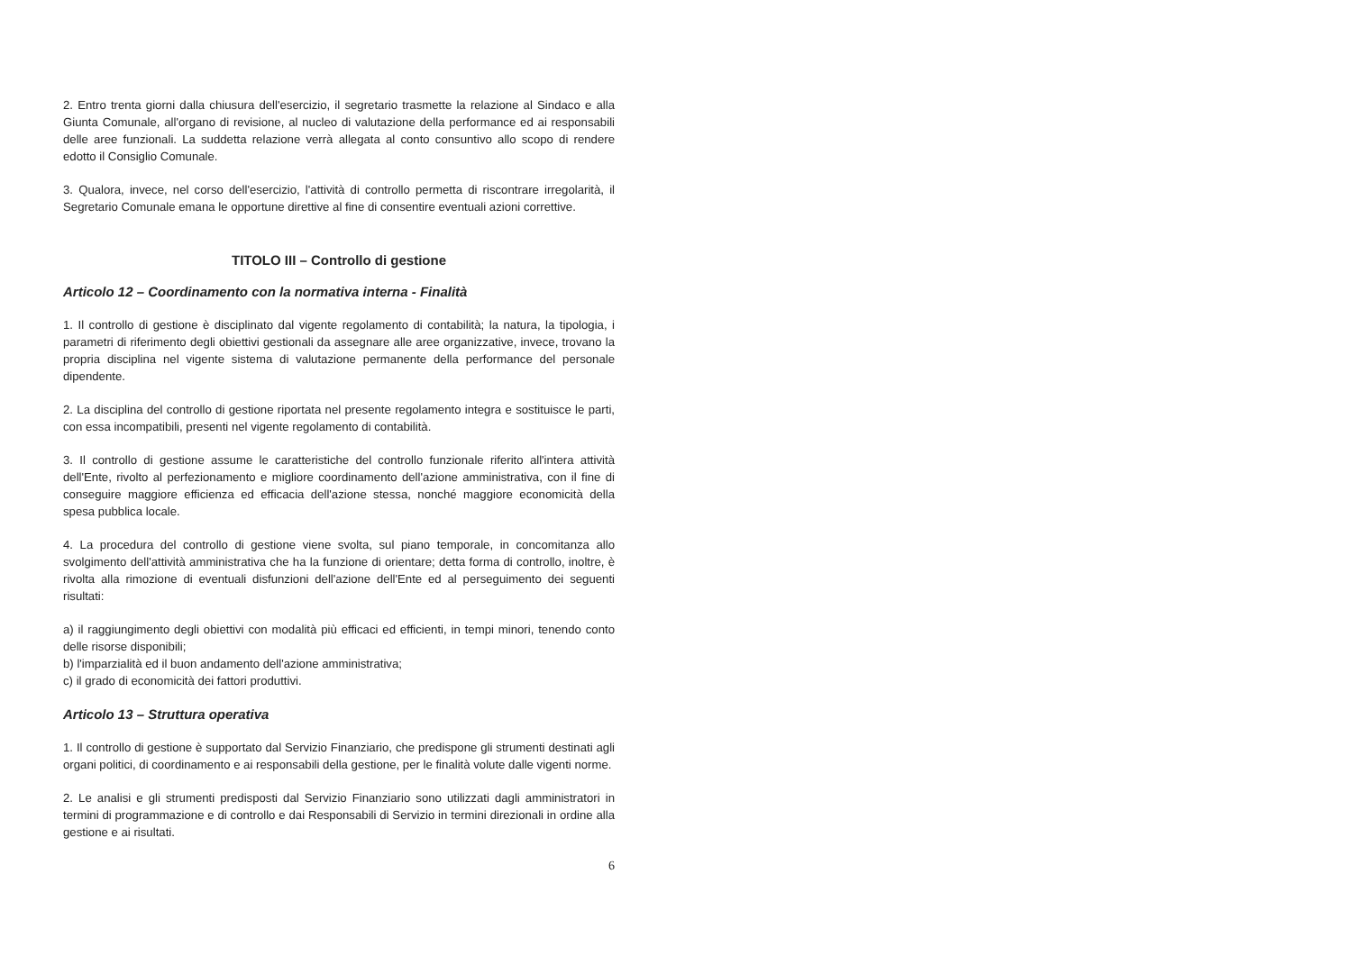2. Entro trenta giorni dalla chiusura dell'esercizio, il segretario trasmette la relazione al Sindaco e alla Giunta Comunale, all'organo di revisione, al nucleo di valutazione della performance ed ai responsabili delle aree funzionali. La suddetta relazione verrà allegata al conto consuntivo allo scopo di rendere edotto il Consiglio Comunale.
3. Qualora, invece, nel corso dell'esercizio, l'attività di controllo permetta di riscontrare irregolarità, il Segretario Comunale emana le opportune direttive al fine di consentire eventuali azioni correttive.
TITOLO III – Controllo di gestione
Articolo 12 – Coordinamento con la normativa interna - Finalità
1. Il controllo di gestione è disciplinato dal vigente regolamento di contabilità; la natura, la tipologia, i parametri di riferimento degli obiettivi gestionali da assegnare alle aree organizzative, invece, trovano la propria disciplina nel vigente sistema di valutazione permanente della performance del personale dipendente.
2. La disciplina del controllo di gestione riportata nel presente regolamento integra e sostituisce le parti, con essa incompatibili, presenti nel vigente regolamento di contabilità.
3. Il controllo di gestione assume le caratteristiche del controllo funzionale riferito all'intera attività dell'Ente, rivolto al perfezionamento e migliore coordinamento dell'azione amministrativa, con il fine di conseguire maggiore efficienza ed efficacia dell'azione stessa, nonché maggiore economicità della spesa pubblica locale.
4. La procedura del controllo di gestione viene svolta, sul piano temporale, in concomitanza allo svolgimento dell'attività amministrativa che ha la funzione di orientare; detta forma di controllo, inoltre, è rivolta alla rimozione di eventuali disfunzioni dell'azione dell'Ente ed al perseguimento dei seguenti risultati:
a) il raggiungimento degli obiettivi con modalità più efficaci ed efficienti, in tempi minori, tenendo conto delle risorse disponibili;
b) l'imparzialità ed il buon andamento dell'azione amministrativa;
c) il grado di economicità dei fattori produttivi.
Articolo 13 – Struttura operativa
1. Il controllo di gestione è supportato dal Servizio Finanziario, che predispone gli strumenti destinati agli organi politici, di coordinamento e ai responsabili della gestione, per le finalità volute dalle vigenti norme.
2. Le analisi e gli strumenti predisposti dal Servizio Finanziario sono utilizzati dagli amministratori in termini di programmazione e di controllo e dai Responsabili di Servizio in termini direzionali in ordine alla gestione e ai risultati.
6